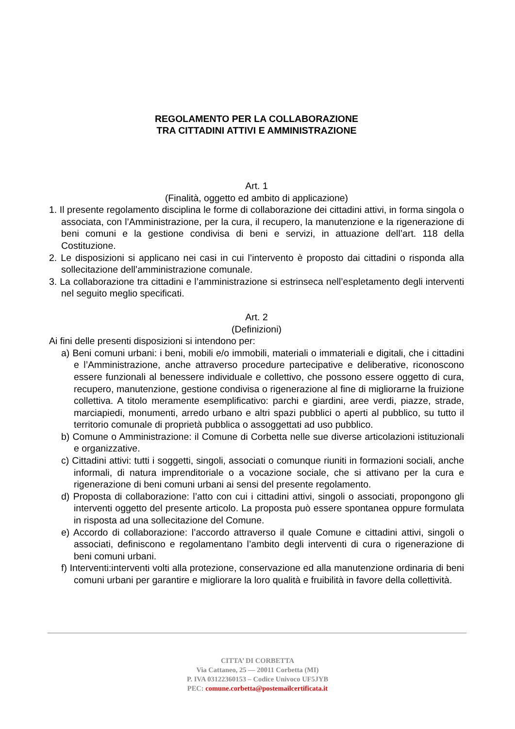REGOLAMENTO PER LA COLLABORAZIONE
TRA CITTADINI ATTIVI E AMMINISTRAZIONE
Art. 1
(Finalità, oggetto ed ambito di applicazione)
1. Il presente regolamento disciplina le forme di collaborazione dei cittadini attivi, in forma singola o associata, con l’Amministrazione, per la cura, il recupero, la manutenzione e la rigenerazione di beni comuni e la gestione condivisa di beni e servizi, in attuazione dell’art. 118 della Costituzione.
2. Le disposizioni si applicano nei casi in cui l’intervento è proposto dai cittadini o risponda alla sollecitazione dell’amministrazione comunale.
3. La collaborazione tra cittadini e l’amministrazione si estrinseca nell’espletamento degli interventi nel seguito meglio specificati.
Art. 2
(Definizioni)
Ai fini delle presenti disposizioni si intendono per:
a) Beni comuni urbani: i beni, mobili e/o immobili, materiali o immateriali e digitali, che i cittadini e l’Amministrazione, anche attraverso procedure partecipative e deliberative, riconoscono essere funzionali al benessere individuale e collettivo, che possono essere oggetto di cura, recupero, manutenzione, gestione condivisa o rigenerazione al fine di migliorarne la fruizione collettiva. A titolo meramente esemplificativo: parchi e giardini, aree verdi, piazze, strade, marciapiedi, monumenti, arredo urbano e altri spazi pubblici o aperti al pubblico, su tutto il territorio comunale di proprietà pubblica o assoggettati ad uso pubblico.
b) Comune o Amministrazione: il Comune di Corbetta nelle sue diverse articolazioni istituzionali e organizzative.
c) Cittadini attivi: tutti i soggetti, singoli, associati o comunque riuniti in formazioni sociali, anche informali, di natura imprenditoriale o a vocazione sociale, che si attivano per la cura e rigenerazione di beni comuni urbani ai sensi del presente regolamento.
d) Proposta di collaborazione: l’atto con cui i cittadini attivi, singoli o associati, propongono gli interventi oggetto del presente articolo. La proposta può essere spontanea oppure formulata in risposta ad una sollecitazione del Comune.
e) Accordo di collaborazione: l’accordo attraverso il quale Comune e cittadini attivi, singoli o associati, definiscono e regolamentano l’ambito degli interventi di cura o rigenerazione di beni comuni urbani.
f) Interventi:interventi volti alla protezione, conservazione ed alla manutenzione ordinaria di beni comuni urbani per garantire e migliorare la loro qualità e fruibilità in favore della collettività.
CITTA’ DI CORBETTA
Via Cattaneo, 25 — 20011 Corbetta (MI)
P. IVA 03122360153 – Codice Univoco UF5JYB
PEC: comune.corbetta@postemailcertificata.it